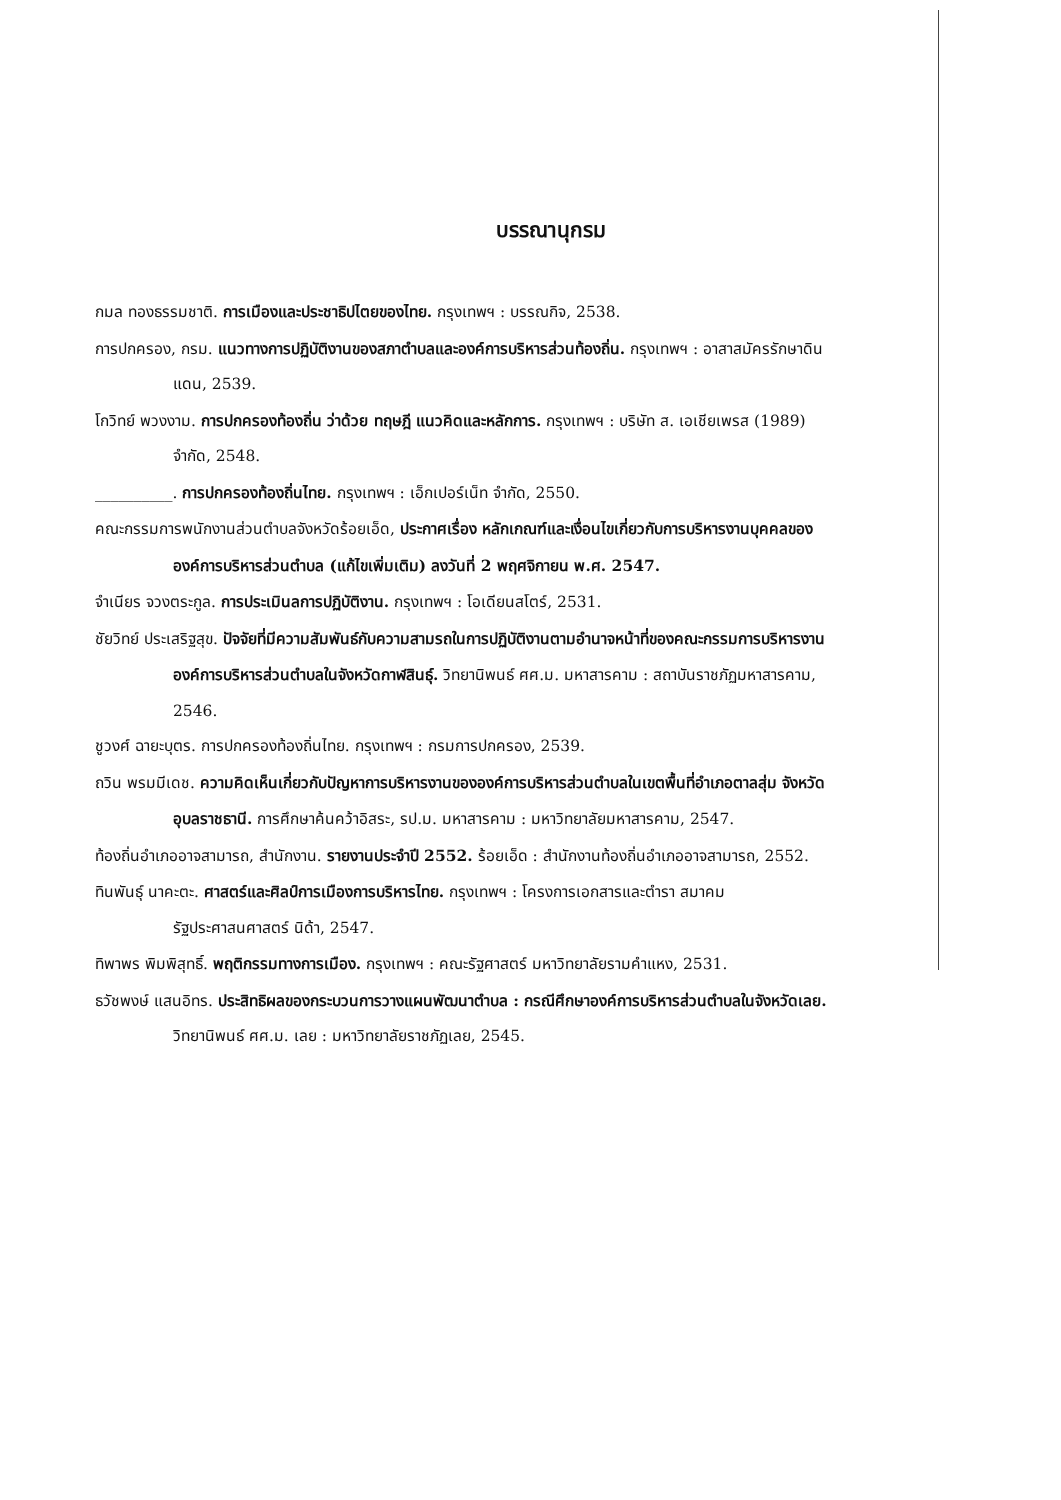บรรณานุกรม
กมล ทองธรรมชาติ. การเมืองและประชาธิปไตยของไทย. กรุงเทพฯ : บรรณกิจ, 2538.
การปกครอง, กรม. แนวทางการปฏิบัติงานของสภาตำบลและองค์การบริหารส่วนท้องถิ่น. กรุงเทพฯ : อาสาสมัครรักษาดินแดน, 2539.
โกวิทย์ พวงงาม. การปกครองท้องถิ่น ว่าด้วย ทฤษฎี แนวคิดและหลักการ. กรุงเทพฯ : บริษัท ส. เอเชียเพรส (1989) จำกัด, 2548.
__________. การปกครองท้องถิ่นไทย. กรุงเทพฯ : เอ็กเปอร์เน็ท จำกัด, 2550.
คณะกรรมการพนักงานส่วนตำบลจังหวัดร้อยเอ็ด, ประกาศเรื่อง หลักเกณฑ์และเงื่อนไขเกี่ยวกับการบริหารงานบุคคลขององค์การบริหารส่วนตำบล (แก้ไขเพิ่มเติม) ลงวันที่ 2 พฤศจิกายน พ.ศ. 2547.
จำเนียร จวงตระกูล. การประเมินลการปฏิบัติงาน. กรุงเทพฯ : โอเดียนสโตร์, 2531.
ชัยวิทย์ ประเสริฐสุข. ปัจจัยที่มีความสัมพันธ์กับความสามรถในการปฏิบัติงานตามอำนาจหน้าที่ของคณะกรรมการบริหารงานองค์การบริหารส่วนตำบลในจังหวัดกาฬสินธุ์. วิทยานิพนธ์ ศศ.ม. มหาสารคาม : สถาบันราชภัฏมหาสารคาม, 2546.
ชูวงศ์ ฉายะบุตร. การปกครองท้องถิ่นไทย. กรุงเทพฯ : กรมการปกครอง, 2539.
ถวิน พรมมีเดช. ความคิดเห็นเกี่ยวกับปัญหาการบริหารงานขององค์การบริหารส่วนตำบลในเขตพื้นที่อำเภอตาลสุ่ม จังหวัดอุบลราชธานี. การศึกษาค้นคว้าอิสระ, รป.ม. มหาสารคาม : มหาวิทยาลัยมหาสารคาม, 2547.
ท้องถิ่นอำเภออาจสามารถ, สำนักงาน. รายงานประจำปี 2552. ร้อยเอ็ด : สำนักงานท้องถิ่นอำเภออาจสามารถ, 2552.
ทินพันธุ์ นาคะตะ. ศาสตร์และศิลป์การเมืองการบริหารไทย. กรุงเทพฯ : โครงการเอกสารและตำรา สมาคมรัฐประศาสนศาสตร์ นิด้า, 2547.
ทิพาพร พิมพิสุทธิ์. พฤติกรรมทางการเมือง. กรุงเทพฯ : คณะรัฐศาสตร์ มหาวิทยาลัยรามคำแหง, 2531.
ธวัชพงษ์ แสนอิทร. ประสิทธิผลของกระบวนการวางแผนพัฒนาตำบล : กรณีศึกษาองค์การบริหารส่วนตำบลในจังหวัดเลย. วิทยานิพนธ์ ศศ.ม. เลย : มหาวิทยาลัยราชภัฏเลย, 2545.